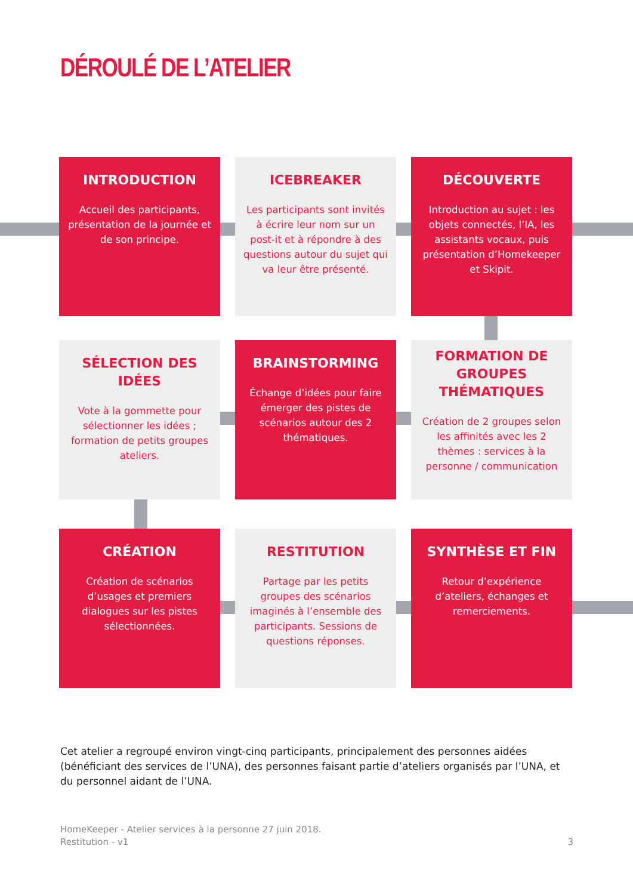DÉROULÉ DE L’ATELIER
INTRODUCTION
Accueil des participants, présentation de la journée et de son principe.
ICEBREAKER
Les participants sont invités à écrire leur nom sur un post-it et à répondre à des questions autour du sujet qui va leur être présenté.
DÉCOUVERTE
Introduction au sujet : les objets connectés, l’IA, les assistants vocaux, puis présentation d’Homekeeper et Skipit.
SÉLECTION DES IDÉES
Vote à la gommette pour sélectionner les idées ; formation de petits groupes ateliers.
BRAINSTORMING
Échange d’idées pour faire émerger des pistes de scénarios autour des 2 thématiques.
FORMATION DE GROUPES THÉMATIQUES
Création de 2 groupes selon les affinités avec les 2 thèmes : services à la personne / communication
CRÉATION
Création de scénarios d’usages et premiers dialogues sur les pistes sélectionnées.
RESTITUTION
Partage par les petits groupes des scénarios imaginés à l’ensemble des participants. Sessions de questions réponses.
SYNTHÈSE ET FIN
Retour d’expérience d’ateliers, échanges et remerciements.
Cet atelier a regroupé environ vingt-cinq participants, principalement des personnes aidées (bénéficiant des services de l’UNA), des personnes faisant partie d’ateliers organisés par l’UNA, et du personnel aidant de l’UNA.
HomeKeeper - Atelier services à la personne 27 juin 2018.
Restitution - v1 3